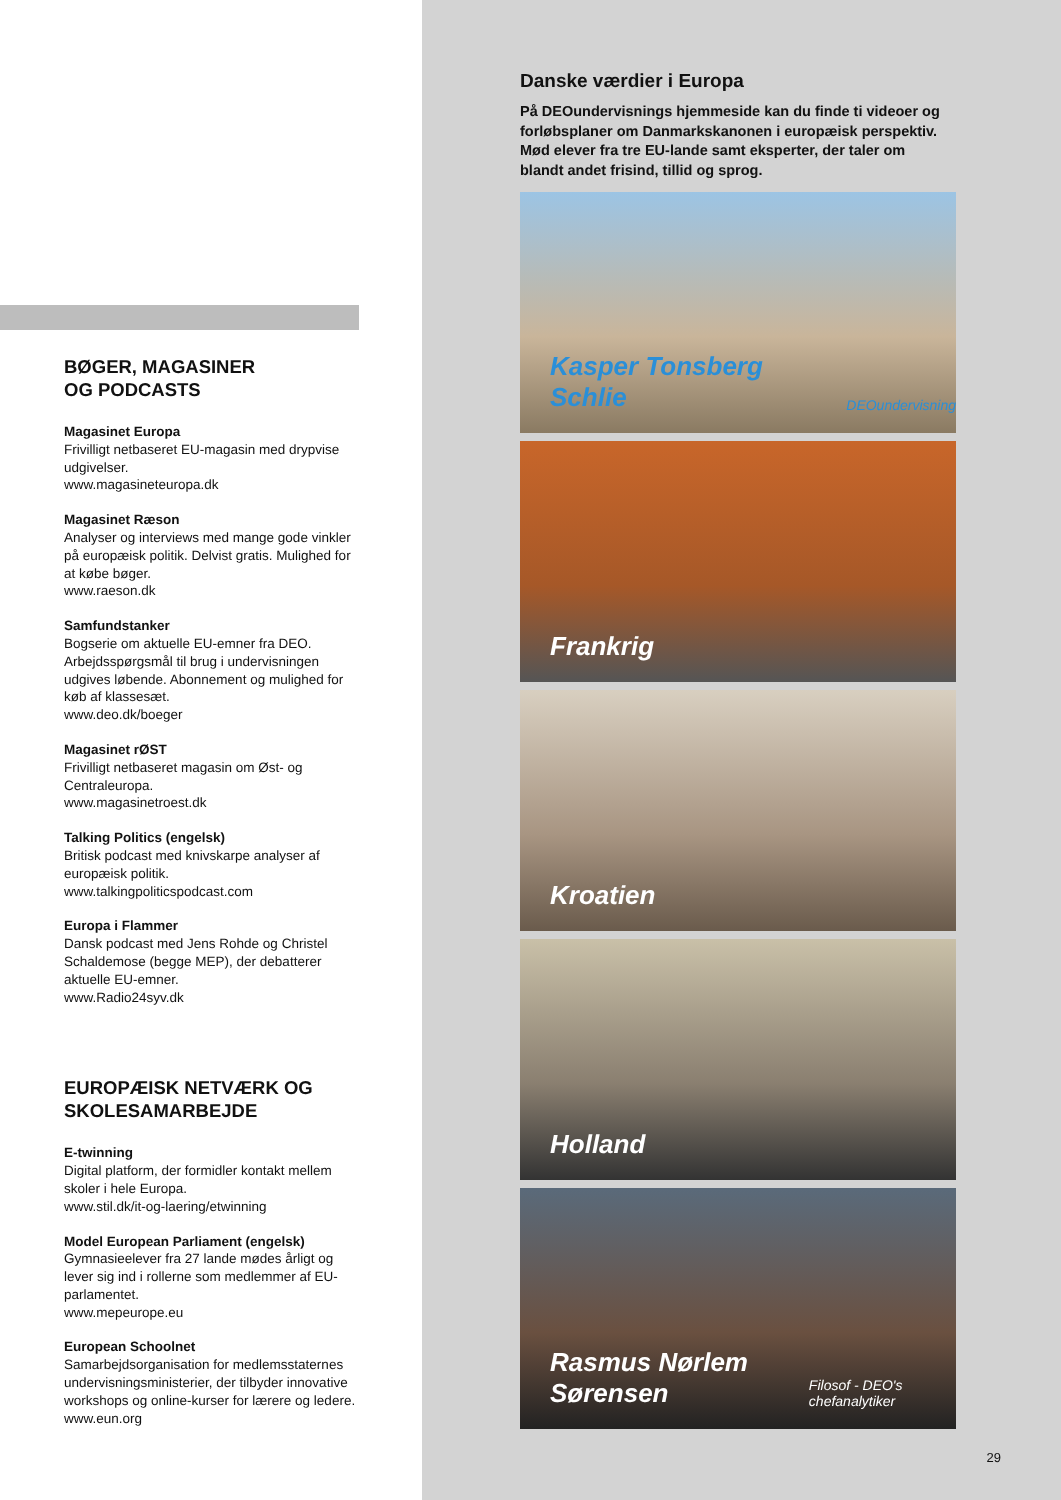BØGER, MAGASINER
OG PODCASTS
Magasinet Europa
Frivilligt netbaseret EU-magasin med drypvise udgivelser.
www.magasineteuropa.dk
Magasinet Ræson
Analyser og interviews med mange gode vinkler på europæisk politik. Delvist gratis. Mulighed for at købe bøger.
www.raeson.dk
Samfundstanker
Bogserie om aktuelle EU-emner fra DEO. Arbejdsspørgsmål til brug i undervisningen udgives løbende. Abonnement og mulighed for køb af klassesæt.
www.deo.dk/boeger
Magasinet rØST
Frivilligt netbaseret magasin om Øst- og Centraleuropa.
www.magasinetroest.dk
Talking Politics (engelsk)
Britisk podcast med knivskarpe analyser af europæisk politik.
www.talkingpoliticspodcast.com
Europa i Flammer
Dansk podcast med Jens Rohde og Christel Schaldemose (begge MEP), der debatterer aktuelle EU-emner.
www.Radio24syv.dk
EUROPÆISK NETVÆRK OG SKOLESAMARBEJDE
E-twinning
Digital platform, der formidler kontakt mellem skoler i hele Europa.
www.stil.dk/it-og-laering/etwinning
Model European Parliament (engelsk)
Gymnasieelever fra 27 lande mødes årligt og lever sig ind i rollerne som medlemmer af EU-parlamentet.
www.mepeurope.eu
European Schoolnet
Samarbejdsorganisation for medlemsstaternes undervisningsministerier, der tilbyder innovative workshops og online-kurser for lærere og ledere.
www.eun.org
Danske værdier i Europa
På DEOundervisnings hjemmeside kan du finde ti videoer og forløbsplaner om Danmarkskanonen i europæisk perspektiv. Mød elever fra tre EU-lande samt eksperter, der taler om blandt andet frisind, tillid og sprog.
Kasper Tonsberg Schlie
DEOundervisning
Frankrig
Kroatien
Holland
Rasmus Nørlem Sørensen
Filosof - DEO's chefanalytiker
29